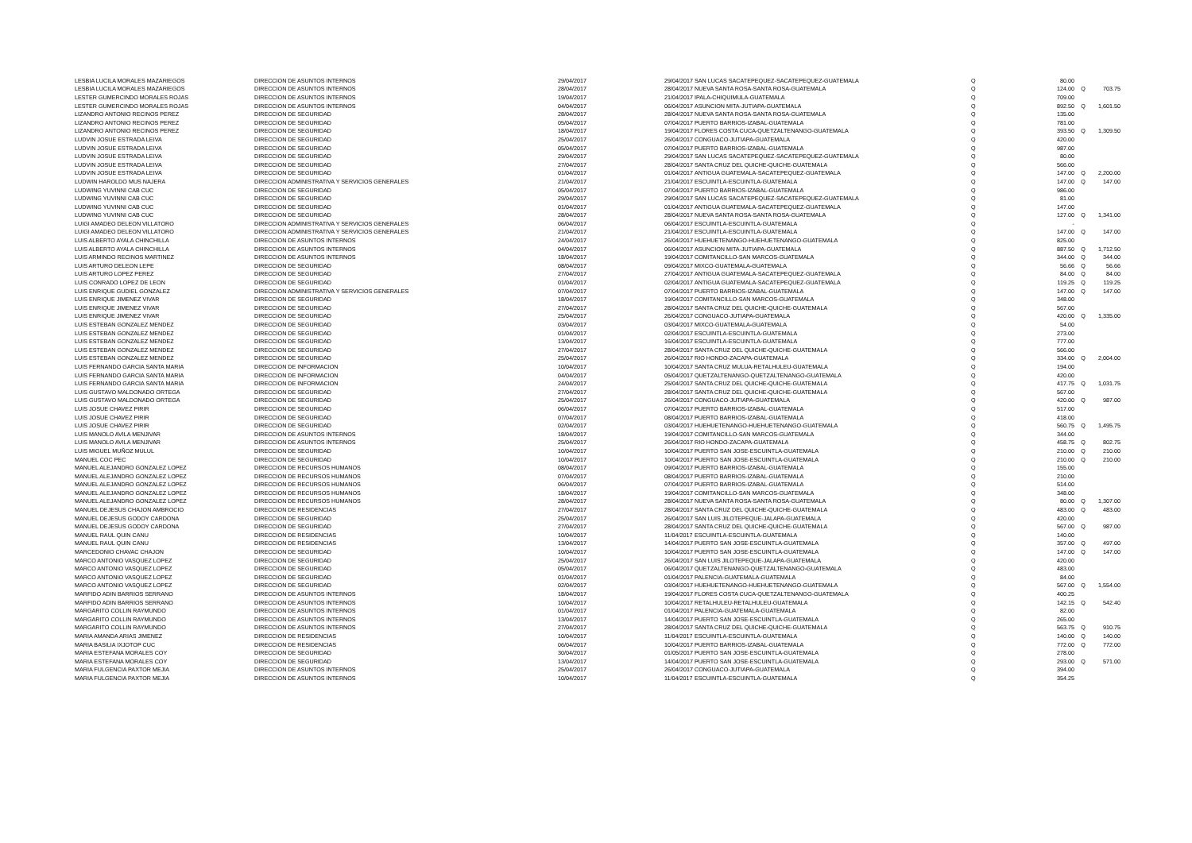| LESBIA LUCILA MORALES MAZARIEGOS | DIRECCION DE ASUNTOS INTERNOS | 29/04/2017 | 29/04/2017 | SAN LUCAS SACATEPEQUEZ-SACATEPEQUEZ-GUATEMALA | Q | 80.00 | | |
| LESBIA LUCILA MORALES MAZARIEGOS | DIRECCION DE ASUNTOS INTERNOS | 28/04/2017 | 28/04/2017 | NUEVA SANTA ROSA-SANTA ROSA-GUATEMALA | Q | 124.00 | Q | 703.75 |
| LESTER GUMERCINDO MORALES ROJAS | DIRECCION DE ASUNTOS INTERNOS | 19/04/2017 | 21/04/2017 | IPALA-CHIQUIMULA-GUATEMALA | Q | 709.00 | | |
| LESTER GUMERCINDO MORALES ROJAS | DIRECCION DE ASUNTOS INTERNOS | 04/04/2017 | 06/04/2017 | ASUNCION MITA-JUTIAPA-GUATEMALA | Q | 892.50 | Q | 1,601.50 |
| LIZANDRO ANTONIO RECINOS PEREZ | DIRECCION DE SEGURIDAD | 28/04/2017 | 28/04/2017 | NUEVA SANTA ROSA-SANTA ROSA-GUATEMALA | Q | 135.00 | | |
| LIZANDRO ANTONIO RECINOS PEREZ | DIRECCION DE SEGURIDAD | 05/04/2017 | 07/04/2017 | PUERTO BARRIOS-IZABAL-GUATEMALA | Q | 781.00 | | |
| LIZANDRO ANTONIO RECINOS PEREZ | DIRECCION DE SEGURIDAD | 18/04/2017 | 19/04/2017 | FLORES COSTA CUCA-QUETZALTENANGO-GUATEMALA | Q | 393.50 | Q | 1,309.50 |
| LUDVIN JOSUE ESTRADA LEIVA | DIRECCION DE SEGURIDAD | 25/04/2017 | 26/04/2017 | CONGUACO-JUTIAPA-GUATEMALA | Q | 420.00 | | |
| LUDVIN JOSUE ESTRADA LEIVA | DIRECCION DE SEGURIDAD | 05/04/2017 | 07/04/2017 | PUERTO BARRIOS-IZABAL-GUATEMALA | Q | 987.00 | | |
| LUDVIN JOSUE ESTRADA LEIVA | DIRECCION DE SEGURIDAD | 29/04/2017 | 29/04/2017 | SAN LUCAS SACATEPEQUEZ-SACATEPEQUEZ-GUATEMALA | Q | 80.00 | | |
| LUDVIN JOSUE ESTRADA LEIVA | DIRECCION DE SEGURIDAD | 27/04/2017 | 28/04/2017 | SANTA CRUZ DEL QUICHE-QUICHE-GUATEMALA | Q | 566.00 | | |
| LUDVIN JOSUE ESTRADA LEIVA | DIRECCION DE SEGURIDAD | 01/04/2017 | 01/04/2017 | ANTIGUA GUATEMALA-SACATEPEQUEZ-GUATEMALA | Q | 147.00 | Q | 2,200.00 |
| LUDWIN HAROLDO MUS NAJERA | DIRECCION ADMINISTRATIVA Y SERVICIOS GENERALES | 21/04/2017 | 21/04/2017 | ESCUINTLA-ESCUINTLA-GUATEMALA | Q | 147.00 | Q | 147.00 |
| LUDWING YUVINNI CAB CUC | DIRECCION DE SEGURIDAD | 05/04/2017 | 07/04/2017 | PUERTO BARRIOS-IZABAL-GUATEMALA | Q | 986.00 | | |
| LUDWING YUVINNI CAB CUC | DIRECCION DE SEGURIDAD | 29/04/2017 | 29/04/2017 | SAN LUCAS SACATEPEQUEZ-SACATEPEQUEZ-GUATEMALA | Q | 81.00 | | |
| LUDWING YUVINNI CAB CUC | DIRECCION DE SEGURIDAD | 01/04/2017 | 01/04/2017 | ANTIGUA GUATEMALA-SACATEPEQUEZ-GUATEMALA | Q | 147.00 | | |
| LUDWING YUVINNI CAB CUC | DIRECCION DE SEGURIDAD | 28/04/2017 | 28/04/2017 | NUEVA SANTA ROSA-SANTA ROSA-GUATEMALA | Q | 127.00 | Q | 1,341.00 |
| LUIGI AMADEO DELEON VILLATORO | DIRECCION ADMINISTRATIVA Y SERVICIOS GENERALES | 06/04/2017 | 06/04/2017 | ESCUINTLA-ESCUINTLA-GUATEMALA | Q | - | | |
| LUIGI AMADEO DELEON VILLATORO | DIRECCION ADMINISTRATIVA Y SERVICIOS GENERALES | 21/04/2017 | 21/04/2017 | ESCUINTLA-ESCUINTLA-GUATEMALA | Q | 147.00 | Q | 147.00 |
| LUIS ALBERTO AYALA CHINCHILLA | DIRECCION DE ASUNTOS INTERNOS | 24/04/2017 | 26/04/2017 | HUEHUETENANGO-HUEHUETENANGO-GUATEMALA | Q | 825.00 | | |
| LUIS ALBERTO AYALA CHINCHILLA | DIRECCION DE ASUNTOS INTERNOS | 04/04/2017 | 06/04/2017 | ASUNCION MITA-JUTIAPA-GUATEMALA | Q | 887.50 | Q | 1,712.50 |
| LUIS ARMINDO RECINOS MARTINEZ | DIRECCION DE ASUNTOS INTERNOS | 18/04/2017 | 19/04/2017 | COMITANCILLO-SAN MARCOS-GUATEMALA | Q | 344.00 | Q | 344.00 |
| LUIS ARTURO DELEON LEPE | DIRECCION DE SEGURIDAD | 08/04/2017 | 09/04/2017 | MIXCO-GUATEMALA-GUATEMALA | Q | 56.66 | Q | 56.66 |
| LUIS ARTURO LOPEZ PEREZ | DIRECCION DE SEGURIDAD | 27/04/2017 | 27/04/2017 | ANTIGUA GUATEMALA-SACATEPEQUEZ-GUATEMALA | Q | 84.00 | Q | 84.00 |
| LUIS CONRADO LOPEZ DE LEON | DIRECCION DE SEGURIDAD | 01/04/2017 | 02/04/2017 | ANTIGUA GUATEMALA-SACATEPEQUEZ-GUATEMALA | Q | 119.25 | Q | 119.25 |
| LUIS ENRIQUE GUDIEL GONZALEZ | DIRECCION ADMINISTRATIVA Y SERVICIOS GENERALES | 07/04/2017 | 07/04/2017 | PUERTO BARRIOS-IZABAL-GUATEMALA | Q | 147.00 | Q | 147.00 |
| LUIS ENRIQUE JIMENEZ VIVAR | DIRECCION DE SEGURIDAD | 18/04/2017 | 19/04/2017 | COMITANCILLO-SAN MARCOS-GUATEMALA | Q | 348.00 | | |
| LUIS ENRIQUE JIMENEZ VIVAR | DIRECCION DE SEGURIDAD | 27/04/2017 | 28/04/2017 | SANTA CRUZ DEL QUICHE-QUICHE-GUATEMALA | Q | 567.00 | | |
| LUIS ENRIQUE JIMENEZ VIVAR | DIRECCION DE SEGURIDAD | 25/04/2017 | 26/04/2017 | CONGUACO-JUTIAPA-GUATEMALA | Q | 420.00 | Q | 1,335.00 |
| LUIS ESTEBAN GONZALEZ MENDEZ | DIRECCION DE SEGURIDAD | 03/04/2017 | 03/04/2017 | MIXCO-GUATEMALA-GUATEMALA | Q | 54.00 | | |
| LUIS ESTEBAN GONZALEZ MENDEZ | DIRECCION DE SEGURIDAD | 01/04/2017 | 02/04/2017 | ESCUINTLA-ESCUINTLA-GUATEMALA | Q | 273.00 | | |
| LUIS ESTEBAN GONZALEZ MENDEZ | DIRECCION DE SEGURIDAD | 13/04/2017 | 16/04/2017 | ESCUINTLA-ESCUINTLA-GUATEMALA | Q | 777.00 | | |
| LUIS ESTEBAN GONZALEZ MENDEZ | DIRECCION DE SEGURIDAD | 27/04/2017 | 28/04/2017 | SANTA CRUZ DEL QUICHE-QUICHE-GUATEMALA | Q | 566.00 | | |
| LUIS ESTEBAN GONZALEZ MENDEZ | DIRECCION DE SEGURIDAD | 25/04/2017 | 26/04/2017 | RIO HONDO-ZACAPA-GUATEMALA | Q | 334.00 | Q | 2,004.00 |
| LUIS FERNANDO GARCIA SANTA MARIA | DIRECCION DE INFORMACION | 10/04/2017 | 10/04/2017 | SANTA CRUZ MULUA-RETALHULEU-GUATEMALA | Q | 194.00 | | |
| LUIS FERNANDO GARCIA SANTA MARIA | DIRECCION DE INFORMACION | 04/04/2017 | 05/04/2017 | QUETZALTENANGO-QUETZALTENANGO-GUATEMALA | Q | 420.00 | | |
| LUIS FERNANDO GARCIA SANTA MARIA | DIRECCION DE INFORMACION | 24/04/2017 | 25/04/2017 | SANTA CRUZ DEL QUICHE-QUICHE-GUATEMALA | Q | 417.75 | Q | 1,031.75 |
| LUIS GUSTAVO MALDONADO ORTEGA | DIRECCION DE SEGURIDAD | 27/04/2017 | 28/04/2017 | SANTA CRUZ DEL QUICHE-QUICHE-GUATEMALA | Q | 567.00 | | |
| LUIS GUSTAVO MALDONADO ORTEGA | DIRECCION DE SEGURIDAD | 25/04/2017 | 26/04/2017 | CONGUACO-JUTIAPA-GUATEMALA | Q | 420.00 | Q | 987.00 |
| LUIS JOSUE CHAVEZ PIRIR | DIRECCION DE SEGURIDAD | 06/04/2017 | 07/04/2017 | PUERTO BARRIOS-IZABAL-GUATEMALA | Q | 517.00 | | |
| LUIS JOSUE CHAVEZ PIRIR | DIRECCION DE SEGURIDAD | 07/04/2017 | 08/04/2017 | PUERTO BARRIOS-IZABAL-GUATEMALA | Q | 418.00 | | |
| LUIS JOSUE CHAVEZ PIRIR | DIRECCION DE SEGURIDAD | 02/04/2017 | 03/04/2017 | HUEHUETENANGO-HUEHUETENANGO-GUATEMALA | Q | 560.75 | Q | 1,495.75 |
| LUIS MANOLO AVILA MENJIVAR | DIRECCION DE ASUNTOS INTERNOS | 18/04/2017 | 19/04/2017 | COMITANCILLO-SAN MARCOS-GUATEMALA | Q | 344.00 | | |
| LUIS MANOLO AVILA MENJIVAR | DIRECCION DE ASUNTOS INTERNOS | 25/04/2017 | 26/04/2017 | RIO HONDO-ZACAPA-GUATEMALA | Q | 458.75 | Q | 802.75 |
| LUIS MIGUEL MUÑOZ MULUL | DIRECCION DE SEGURIDAD | 10/04/2017 | 10/04/2017 | PUERTO SAN JOSE-ESCUINTLA-GUATEMALA | Q | 210.00 | Q | 210.00 |
| MANUEL COC PEC | DIRECCION DE SEGURIDAD | 10/04/2017 | 10/04/2017 | PUERTO SAN JOSE-ESCUINTLA-GUATEMALA | Q | 210.00 | Q | 210.00 |
| MANUEL ALEJANDRO GONZALEZ LOPEZ | DIRECCION DE RECURSOS HUMANOS | 08/04/2017 | 09/04/2017 | PUERTO BARRIOS-IZABAL-GUATEMALA | Q | 155.00 | | |
| MANUEL ALEJANDRO GONZALEZ LOPEZ | DIRECCION DE RECURSOS HUMANOS | 07/04/2017 | 08/04/2017 | PUERTO BARRIOS-IZABAL-GUATEMALA | Q | 210.00 | | |
| MANUEL ALEJANDRO GONZALEZ LOPEZ | DIRECCION DE RECURSOS HUMANOS | 06/04/2017 | 07/04/2017 | PUERTO BARRIOS-IZABAL-GUATEMALA | Q | 514.00 | | |
| MANUEL ALEJANDRO GONZALEZ LOPEZ | DIRECCION DE RECURSOS HUMANOS | 18/04/2017 | 19/04/2017 | COMITANCILLO-SAN MARCOS-GUATEMALA | Q | 348.00 | | |
| MANUEL ALEJANDRO GONZALEZ LOPEZ | DIRECCION DE RECURSOS HUMANOS | 28/04/2017 | 28/04/2017 | NUEVA SANTA ROSA-SANTA ROSA-GUATEMALA | Q | 80.00 | Q | 1,307.00 |
| MANUEL DEJESUS CHAJON AMBROCIO | DIRECCION DE RESIDENCIAS | 27/04/2017 | 28/04/2017 | SANTA CRUZ DEL QUICHE-QUICHE-GUATEMALA | Q | 483.00 | Q | 483.00 |
| MANUEL DEJESUS GODOY CARDONA | DIRECCION DE SEGURIDAD | 25/04/2017 | 26/04/2017 | SAN LUIS JILOTEPEQUE-JALAPA-GUATEMALA | Q | 420.00 | | |
| MANUEL DEJESUS GODOY CARDONA | DIRECCION DE SEGURIDAD | 27/04/2017 | 28/04/2017 | SANTA CRUZ DEL QUICHE-QUICHE-GUATEMALA | Q | 567.00 | Q | 987.00 |
| MANUEL RAUL QUIN CANU | DIRECCION DE RESIDENCIAS | 10/04/2017 | 11/04/2017 | ESCUINTLA-ESCUINTLA-GUATEMALA | Q | 140.00 | | |
| MANUEL RAUL QUIN CANU | DIRECCION DE RESIDENCIAS | 13/04/2017 | 14/04/2017 | PUERTO SAN JOSE-ESCUINTLA-GUATEMALA | Q | 357.00 | Q | 497.00 |
| MARCEDONIO CHAVAC CHAJON | DIRECCION DE SEGURIDAD | 10/04/2017 | 10/04/2017 | PUERTO SAN JOSE-ESCUINTLA-GUATEMALA | Q | 147.00 | Q | 147.00 |
| MARCO ANTONIO VASQUEZ LOPEZ | DIRECCION DE SEGURIDAD | 25/04/2017 | 26/04/2017 | SAN LUIS JILOTEPEQUE-JALAPA-GUATEMALA | Q | 420.00 | | |
| MARCO ANTONIO VASQUEZ LOPEZ | DIRECCION DE SEGURIDAD | 05/04/2017 | 06/04/2017 | QUETZALTENANGO-QUETZALTENANGO-GUATEMALA | Q | 483.00 | | |
| MARCO ANTONIO VASQUEZ LOPEZ | DIRECCION DE SEGURIDAD | 01/04/2017 | 01/04/2017 | PALENCIA-GUATEMALA-GUATEMALA | Q | 84.00 | | |
| MARCO ANTONIO VASQUEZ LOPEZ | DIRECCION DE SEGURIDAD | 02/04/2017 | 03/04/2017 | HUEHUETENANGO-HUEHUETENANGO-GUATEMALA | Q | 567.00 | Q | 1,554.00 |
| MARFIDO ADIN BARRIOS SERRANO | DIRECCION DE ASUNTOS INTERNOS | 18/04/2017 | 19/04/2017 | FLORES COSTA CUCA-QUETZALTENANGO-GUATEMALA | Q | 400.25 | | |
| MARFIDO ADIN BARRIOS SERRANO | DIRECCION DE ASUNTOS INTERNOS | 10/04/2017 | 10/04/2017 | RETALHULEU-RETALHULEU-GUATEMALA | Q | 142.15 | Q | 542.40 |
| MARGARITO COLLIN RAYMUNDO | DIRECCION DE ASUNTOS INTERNOS | 01/04/2017 | 01/04/2017 | PALENCIA-GUATEMALA-GUATEMALA | Q | 82.00 | | |
| MARGARITO COLLIN RAYMUNDO | DIRECCION DE ASUNTOS INTERNOS | 13/04/2017 | 14/04/2017 | PUERTO SAN JOSE-ESCUINTLA-GUATEMALA | Q | 265.00 | | |
| MARGARITO COLLIN RAYMUNDO | DIRECCION DE ASUNTOS INTERNOS | 27/04/2017 | 28/04/2017 | SANTA CRUZ DEL QUICHE-QUICHE-GUATEMALA | Q | 563.75 | Q | 910.75 |
| MARIA AMANDA ARIAS JIMENEZ | DIRECCION DE RESIDENCIAS | 10/04/2017 | 11/04/2017 | ESCUINTLA-ESCUINTLA-GUATEMALA | Q | 140.00 | Q | 140.00 |
| MARIA BASILIA IXJOTOP CUC | DIRECCION DE RESIDENCIAS | 06/04/2017 | 10/04/2017 | PUERTO BARRIOS-IZABAL-GUATEMALA | Q | 772.00 | Q | 772.00 |
| MARIA ESTEFANA MORALES COY | DIRECCION DE SEGURIDAD | 30/04/2017 | 01/05/2017 | PUERTO SAN JOSE-ESCUINTLA-GUATEMALA | Q | 278.00 | | |
| MARIA ESTEFANA MORALES COY | DIRECCION DE SEGURIDAD | 13/04/2017 | 14/04/2017 | PUERTO SAN JOSE-ESCUINTLA-GUATEMALA | Q | 293.00 | Q | 571.00 |
| MARIA FULGENCIA PAXTOR MEJIA | DIRECCION DE ASUNTOS INTERNOS | 25/04/2017 | 26/04/2017 | CONGUACO-JUTIAPA-GUATEMALA | Q | 394.00 | | |
| MARIA FULGENCIA PAXTOR MEJIA | DIRECCION DE ASUNTOS INTERNOS | 10/04/2017 | 11/04/2017 | ESCUINTLA-ESCUINTLA-GUATEMALA | Q | 354.25 | | |